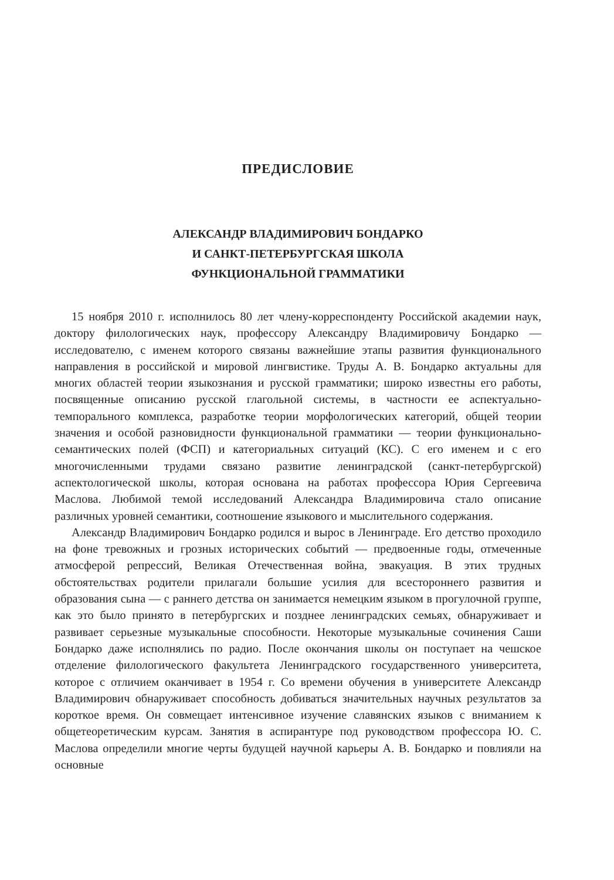ПРЕДИСЛОВИЕ
АЛЕКСАНДР ВЛАДИМИРОВИЧ БОНДАРКО
И САНКТ-ПЕТЕРБУРГСКАЯ ШКОЛА
ФУНКЦИОНАЛЬНОЙ ГРАММАТИКИ
15 ноября 2010 г. исполнилось 80 лет члену-корреспонденту Российской академии наук, доктору филологических наук, профессору Александру Владимировичу Бондарко — исследователю, с именем которого связаны важнейшие этапы развития функционального направления в российской и мировой лингвистике. Труды А. В. Бондарко актуальны для многих областей теории языкознания и русской грамматики; широко известны его работы, посвященные описанию русской глагольной системы, в частности ее аспектуально-темпорального комплекса, разработке теории морфологических категорий, общей теории значения и особой разновидности функциональной грамматики — теории функционально-семантических полей (ФСП) и категориальных ситуаций (КС). С его именем и с его многочисленными трудами связано развитие ленинградской (санкт-петербургской) аспектологической школы, которая основана на работах профессора Юрия Сергеевича Маслова. Любимой темой исследований Александра Владимировича стало описание различных уровней семантики, соотношение языкового и мыслительного содержания.
Александр Владимирович Бондарко родился и вырос в Ленинграде. Его детство проходило на фоне тревожных и грозных исторических событий — предвоенные годы, отмеченные атмосферой репрессий, Великая Отечественная война, эвакуация. В этих трудных обстоятельствах родители прилагали большие усилия для всестороннего развития и образования сына — с раннего детства он занимается немецким языком в прогулочной группе, как это было принято в петербургских и позднее ленинградских семьях, обнаруживает и развивает серьезные музыкальные способности. Некоторые музыкальные сочинения Саши Бондарко даже исполнялись по радио. После окончания школы он поступает на чешское отделение филологического факультета Ленинградского государственного университета, которое с отличием оканчивает в 1954 г. Со времени обучения в университете Александр Владимирович обнаруживает способность добиваться значительных научных результатов за короткое время. Он совмещает интенсивное изучение славянских языков с вниманием к общетеоретическим курсам. Занятия в аспирантуре под руководством профессора Ю. С. Маслова определили многие черты будущей научной карьеры А. В. Бондарко и повлияли на основные